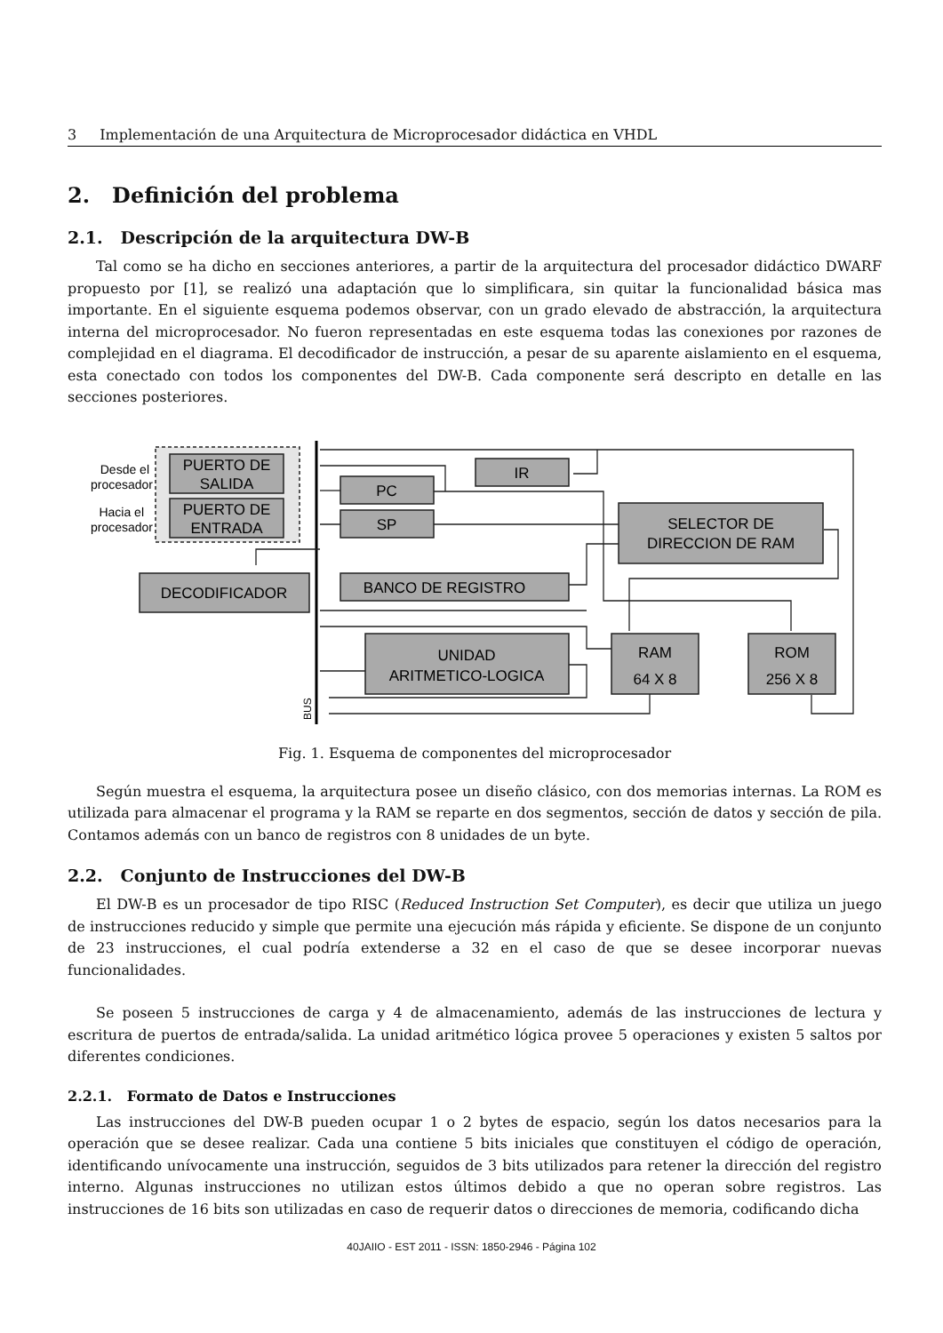3 Implementación de una Arquitectura de Microprocesador didáctica en VHDL
2. Definición del problema
2.1. Descripción de la arquitectura DW-B
Tal como se ha dicho en secciones anteriores, a partir de la arquitectura del procesador didáctico DWARF propuesto por [1], se realizó una adaptación que lo simplificara, sin quitar la funcionalidad básica mas importante. En el siguiente esquema podemos observar, con un grado elevado de abstracción, la arquitectura interna del microprocesador. No fueron representadas en este esquema todas las conexiones por razones de complejidad en el diagrama. El decodificador de instrucción, a pesar de su aparente aislamiento en el esquema, esta conectado con todos los componentes del DW-B. Cada componente será descripto en detalle en las secciones posteriores.
Desde el
procesador
Hacia el
procesador
PUERTO DE
SALIDA
PUERTO DE
ENTRADA
PC
SP
IR
SELECTOR DE
DIRECCION DE RAM
DECODIFICADOR
BANCO DE REGISTRO
UNIDAD
ARITMETICO-LOGICA
RAM
64 X 8
ROM
256 X 8
BUS
Fig. 1. Esquema de componentes del microprocesador
Según muestra el esquema, la arquitectura posee un diseño clásico, con dos memorias internas. La ROM es utilizada para almacenar el programa y la RAM se reparte en dos segmentos, sección de datos y sección de pila. Contamos además con un banco de registros con 8 unidades de un byte.
2.2. Conjunto de Instrucciones del DW-B
El DW-B es un procesador de tipo RISC (Reduced Instruction Set Computer), es decir que utiliza un juego de instrucciones reducido y simple que permite una ejecución más rápida y eficiente. Se dispone de un conjunto de 23 instrucciones, el cual podría extenderse a 32 en el caso de que se desee incorporar nuevas funcionalidades.
Se poseen 5 instrucciones de carga y 4 de almacenamiento, además de las instrucciones de lectura y escritura de puertos de entrada/salida. La unidad aritmético lógica provee 5 operaciones y existen 5 saltos por diferentes condiciones.
2.2.1. Formato de Datos e Instrucciones
Las instrucciones del DW-B pueden ocupar 1 o 2 bytes de espacio, según los datos necesarios para la operación que se desee realizar. Cada una contiene 5 bits iniciales que constituyen el código de operación, identificando unívocamente una instrucción, seguidos de 3 bits utilizados para retener la dirección del registro interno. Algunas instrucciones no utilizan estos últimos debido a que no operan sobre registros. Las instrucciones de 16 bits son utilizadas en caso de requerir datos o direcciones de memoria, codificando dicha
40JAIIO - EST 2011 - ISSN: 1850-2946 - Página 102